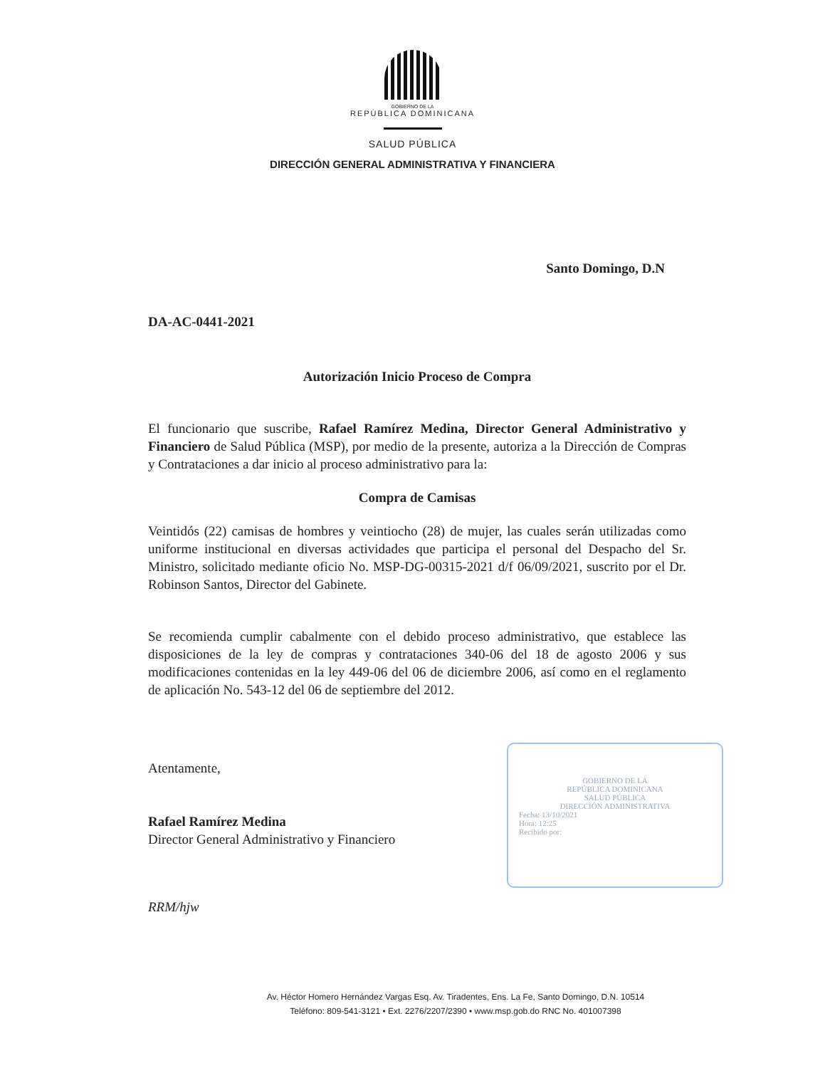GOBIERNO DE LA
REPÚBLICA DOMINICANA
SALUD PÚBLICA
DIRECCIÓN GENERAL ADMINISTRATIVA Y FINANCIERA
Santo Domingo, D.N
DA-AC-0441-2021
Autorización Inicio Proceso de Compra
El funcionario que suscribe, Rafael Ramírez Medina, Director General Administrativo y Financiero de Salud Pública (MSP), por medio de la presente, autoriza a la Dirección de Compras y Contrataciones a dar inicio al proceso administrativo para la:
Compra de Camisas
Veintidós (22) camisas de hombres y veintiocho (28) de mujer, las cuales serán utilizadas como uniforme institucional en diversas actividades que participa el personal del Despacho del Sr. Ministro, solicitado mediante oficio No. MSP-DG-00315-2021 d/f 06/09/2021, suscrito por el Dr. Robinson Santos, Director del Gabinete.
Se recomienda cumplir cabalmente con el debido proceso administrativo, que establece las disposiciones de la ley de compras y contrataciones 340-06 del 18 de agosto 2006 y sus modificaciones contenidas en la ley 449-06 del 06 de diciembre 2006, así como en el reglamento de aplicación No. 543-12 del 06 de septiembre del 2012.
Atentamente,
Rafael Ramírez Medina
Director General Administrativo y Financiero
RRM/hjw
GOBIERNO DE LA
REPÚBLICA DOMINICANA
SALUD PÚBLICA
DIRECCIÓN ADMINISTRATIVA
Fecha: 13/10/2021
Hora: 12:25
Recibido por:
Av. Héctor Homero Hernández Vargas Esq. Av. Tiradentes, Ens. La Fe, Santo Domingo, D.N. 10514
Teléfono: 809-541-3121 • Ext. 2276/2207/2390 • www.msp.gob.do RNC No. 401007398